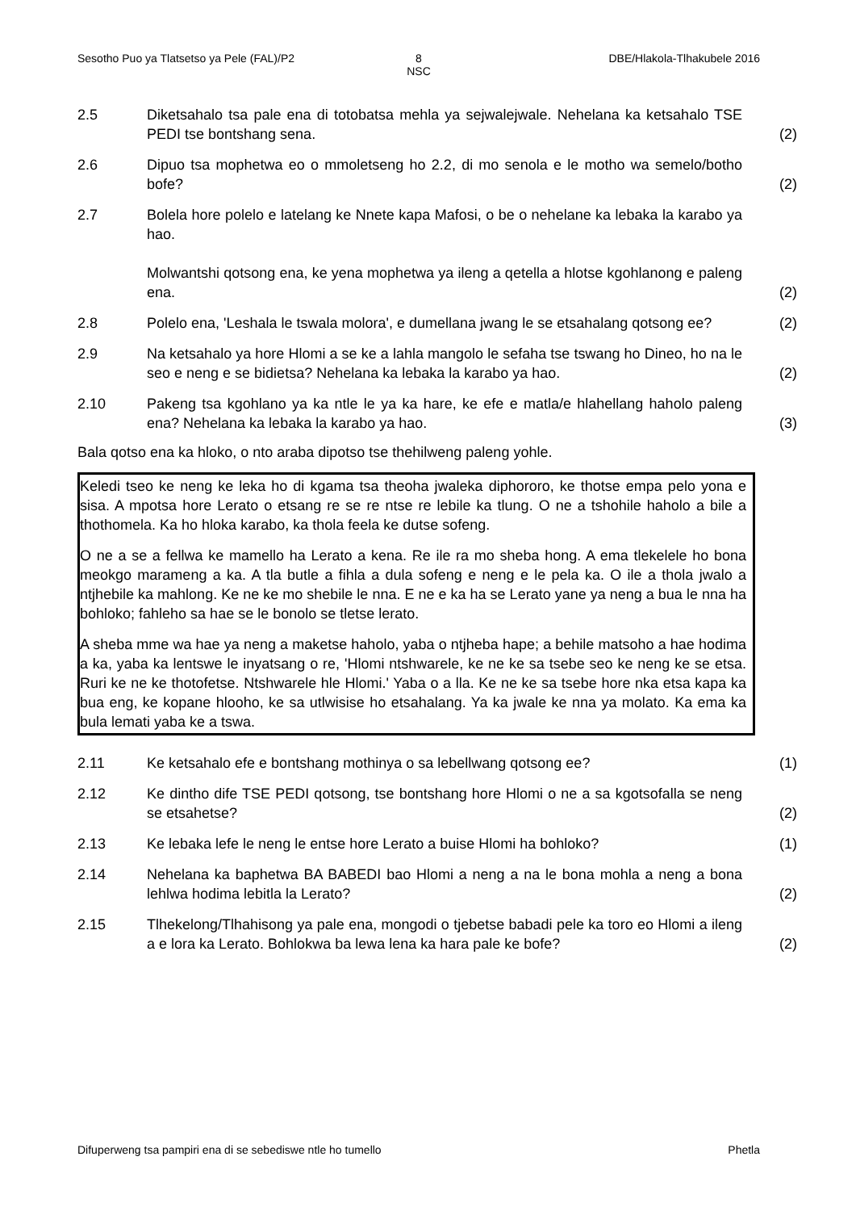Sesotho Puo ya Tlatsetso ya Pele (FAL)/P2
8
NSC
DBE/Hlakola-Tlhakubele 2016
2.5 Diketsahalo tsa pale ena di totobatsa mehla ya sejwalejwale. Nehelana ka ketsahalo TSE PEDI tse bontshang sena.
(2)
2.6 Dipuo tsa mophetwa eo o mmoletseng ho 2.2, di mo senola e le motho wa semelo/botho bofe?
(2)
2.7 Bolela hore polelo e latelang ke Nnete kapa Mafosi, o be o nehelane ka lebaka la karabo ya hao.
Molwantshi qotsong ena, ke yena mophetwa ya ileng a qetella a hlotse kgohlanong e paleng ena.
(2)
2.8 Polelo ena, 'Leshala le tswala molora', e dumellana jwang le se etsahalang qotsong ee?
(2)
2.9 Na ketsahalo ya hore Hlomi a se ke a lahla mangolo le sefaha tse tswang ho Dineo, ho na le seo e neng e se bidietsa? Nehelana ka lebaka la karabo ya hao.
(2)
2.10 Pakeng tsa kgohlano ya ka ntle le ya ka hare, ke efe e matla/e hlahellang haholo paleng ena? Nehelana ka lebaka la karabo ya hao.
(3)
Bala qotso ena ka hloko, o nto araba dipotso tse thehilweng paleng yohle.
Keledi tseo ke neng ke leka ho di kgama tsa theoha jwaleka diphororo, ke thotse empa pelo yona e sisa. A mpotsa hore Lerato o etsang re se re ntse re lebile ka tlung. O ne a tshohile haholo a bile a thothomela. Ka ho hloka karabo, ka thola feela ke dutse sofeng.
O ne a se a fellwa ke mamello ha Lerato a kena. Re ile ra mo sheba hong. A ema tlekelele ho bona meokgo marameng a ka. A tla butle a fihla a dula sofeng e neng e le pela ka. O ile a thola jwalo a ntjhebile ka mahlong. Ke ne ke mo shebile le nna. E ne e ka ha se Lerato yane ya neng a bua le nna ha bohloko; fahleho sa hae se le bonolo se tletse lerato.
A sheba mme wa hae ya neng a maketse haholo, yaba o ntjheba hape; a behile matsoho a hae hodima a ka, yaba ka lentswe le inyatsang o re, 'Hlomi ntshwarele, ke ne ke sa tsebe seo ke neng ke se etsa. Ruri ke ne ke thotofetse. Ntshwarele hle Hlomi.' Yaba o a lla. Ke ne ke sa tsebe hore nka etsa kapa ka bua eng, ke kopane hlooho, ke sa utlwisise ho etsahalang. Ya ka jwale ke nna ya molato. Ka ema ka bula lemati yaba ke a tswa.
2.11 Ke ketsahalo efe e bontshang mothinya o sa lebellwang qotsong ee? (1)
2.12 Ke dintho dife TSE PEDI qotsong, tse bontshang hore Hlomi o ne a sa kgotsofalla se neng se etsahetse?
(2)
2.13 Ke lebaka lefe le neng le entse hore Lerato a buise Hlomi ha bohloko?
(1)
2.14 Nehelana ka baphetwa BA BABEDI bao Hlomi a neng a na le bona mohla a neng a bona lehlwa hodima lebitla la Lerato?
(2)
2.15 Tlhekelong/Tlhahisong ya pale ena, mongodi o tjebetse babadi pele ka toro eo Hlomi a ileng a e lora ka Lerato. Bohlokwa ba lewa lena ka hara pale ke bofe?
(2)
Difuperweng tsa pampiri ena di se sebediswe ntle ho tumello
Phetla